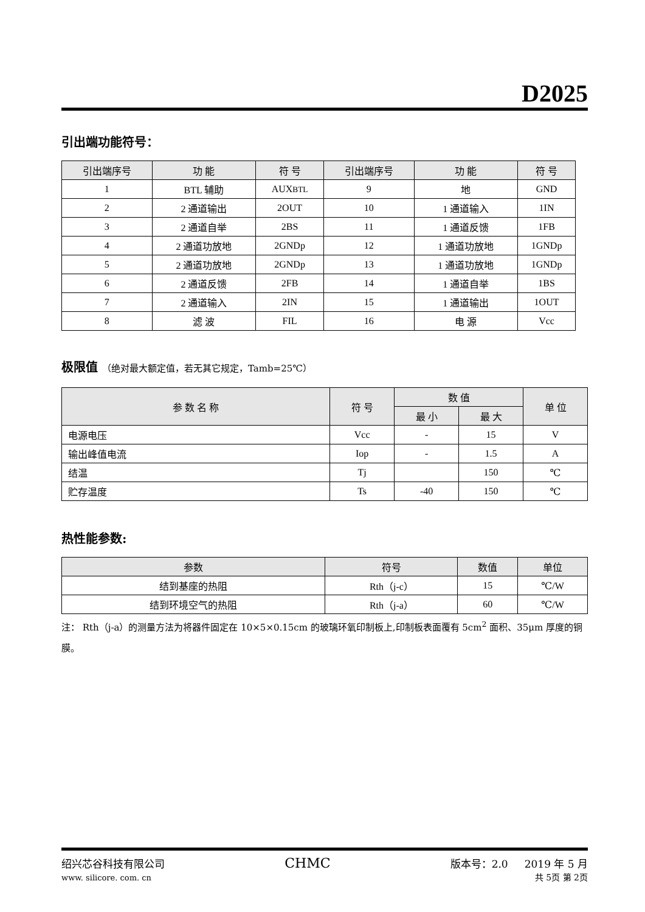D2025
引出端功能符号：
| 引出端序号 | 功 能 | 符 号 | 引出端序号 | 功 能 | 符 号 |
| --- | --- | --- | --- | --- | --- |
| 1 | BTL 辅助 | AUX BTL | 9 | 地 | GND |
| 2 | 2 通道输出 | 2OUT | 10 | 1 通道输入 | 1IN |
| 3 | 2 通道自举 | 2BS | 11 | 1 通道反馈 | 1FB |
| 4 | 2 通道功放地 | 2GNDp | 12 | 1 通道功放地 | 1GNDp |
| 5 | 2 通道功放地 | 2GNDp | 13 | 1 通道功放地 | 1GNDp |
| 6 | 2 通道反馈 | 2FB | 14 | 1 通道自举 | 1BS |
| 7 | 2 通道输入 | 2IN | 15 | 1 通道输出 | 1OUT |
| 8 | 滤 波 | FIL | 16 | 电 源 | Vcc |
极限值 （绝对最大额定值，若无其它规定，Tamb=25℃）
| 参 数 名 称 | 符 号 | 数 值 | | 单 位 |
| --- | --- | --- | --- | --- |
| | | 最 小 | 最 大 | |
| 电源电压 | Vcc | - | 15 | V |
| 输出峰值电流 | Iop | - | 1.5 | A |
| 结温 | Tj | | 150 | ℃ |
| 贮存温度 | Ts | -40 | 150 | ℃ |
热性能参数:
| 参数 | 符号 | 数值 | 单位 |
| --- | --- | --- | --- |
| 结到基座的热阻 | Rth（j-c） | 15 | ℃/W |
| 结到环境空气的热阻 | Rth（j-a） | 60 | ℃/W |
注： Rth（j-a）的测量方法为将器件固定在 10×5×0.15cm 的玻璃环氧印制板上,印制板表面覆有 5cm<sup>2</sup> 面积、35μm 厚度的铜膜。
绍兴芯谷科技有限公司
www. silicore. com. cn
CHMC
版本号：2.0 2019 年 5 月
共 5页 第 2页